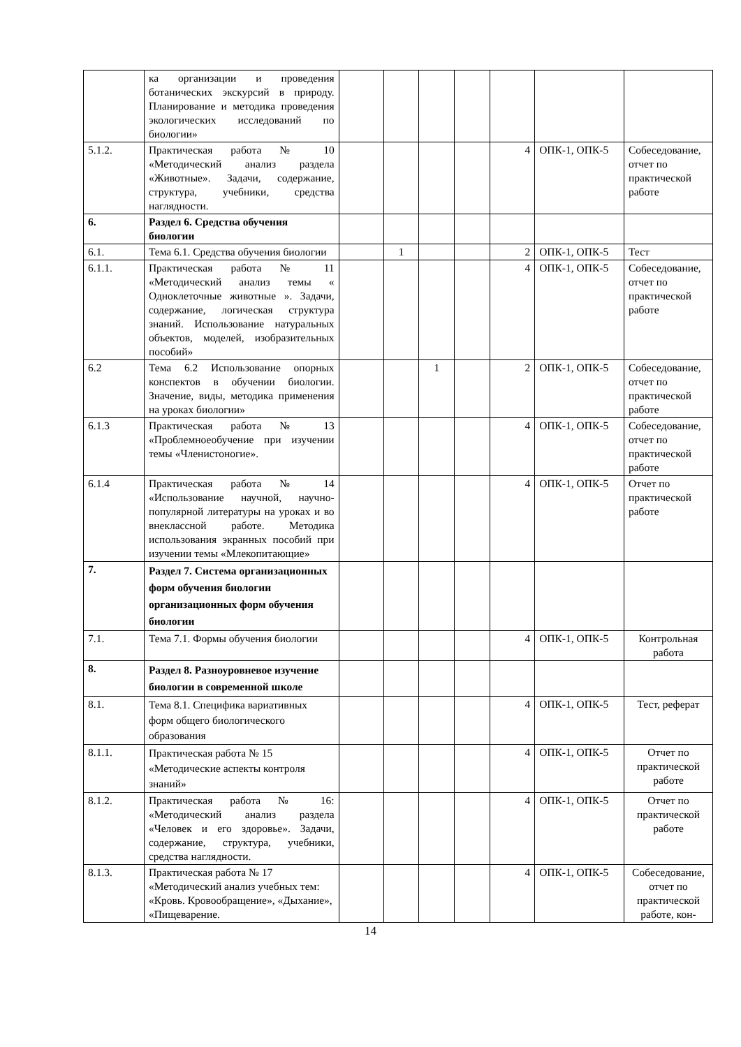| | ка организации и проведения ботанических экскурсий в природу. Планирование и методика проведения экологических исследований по биологии» | | | | | | | |
| 5.1.2. | Практическая работа № 10 «Методический анализ раздела «Животные». Задачи, содержание, структура, учебники, средства наглядности. | | | | | 4 | ОПК-1, ОПК-5 | Собеседование, отчет по практической работе |
| 6. | Раздел 6. Средства обучения биологии | | | | | | | |
| 6.1. | Тема 6.1. Средства обучения биологии | | 1 | | | 2 | ОПК-1, ОПК-5 | Тест |
| 6.1.1. | Практическая работа № 11 «Методический анализ темы « Одноклеточные животные ». Задачи, содержание, логическая структура знаний. Использование натуральных объектов, моделей, изобразительных пособий» | | | | | 4 | ОПК-1, ОПК-5 | Собеседование, отчет по практической работе |
| 6.2 | Тема 6.2 Использование опорных конспектов в обучении биологии. Значение, виды, методика применения на уроках биологии» | | | 1 | | 2 | ОПК-1, ОПК-5 | Собеседование, отчет по практической работе |
| 6.1.3 | Практическая работа № 13 «Проблемноеобучение при изучении темы «Членистоногие». | | | | | 4 | ОПК-1, ОПК-5 | Собеседование, отчет по практической работе |
| 6.1.4 | Практическая работа № 14 «Использование научной, научно-популярной литературы на уроках и во внеклассной работе. Методика использования экранных пособий при изучении темы «Млекопитающие» | | | | | 4 | ОПК-1, ОПК-5 | Отчет по практической работе |
| 7. | Раздел 7. Система организационных форм обучения биологии организационных форм обучения биологии | | | | | | | |
| 7.1. | Тема 7.1. Формы обучения биологии | | | | | 4 | ОПК-1, ОПК-5 | Контрольная работа |
| 8. | Раздел 8. Разноуровневое изучение биологии в современной школе | | | | | | | |
| 8.1. | Тема 8.1. Специфика вариативных форм общего биологического образования | | | | | 4 | ОПК-1, ОПК-5 | Тест, реферат |
| 8.1.1. | Практическая работа № 15 «Методические аспекты контроля знаний» | | | | | 4 | ОПК-1, ОПК-5 | Отчет по практической работе |
| 8.1.2. | Практическая работа № 16: «Методический анализ раздела «Человек и его здоровье». Задачи, содержание, структура, учебники, средства наглядности. | | | | | 4 | ОПК-1, ОПК-5 | Отчет по практической работе |
| 8.1.3. | Практическая работа № 17 «Методический анализ учебных тем: «Кровь. Кровообращение», «Дыхание», «Пищеварение. | | | | | 4 | ОПК-1, ОПК-5 | Собеседование, отчет по практической работе, кон- |
14